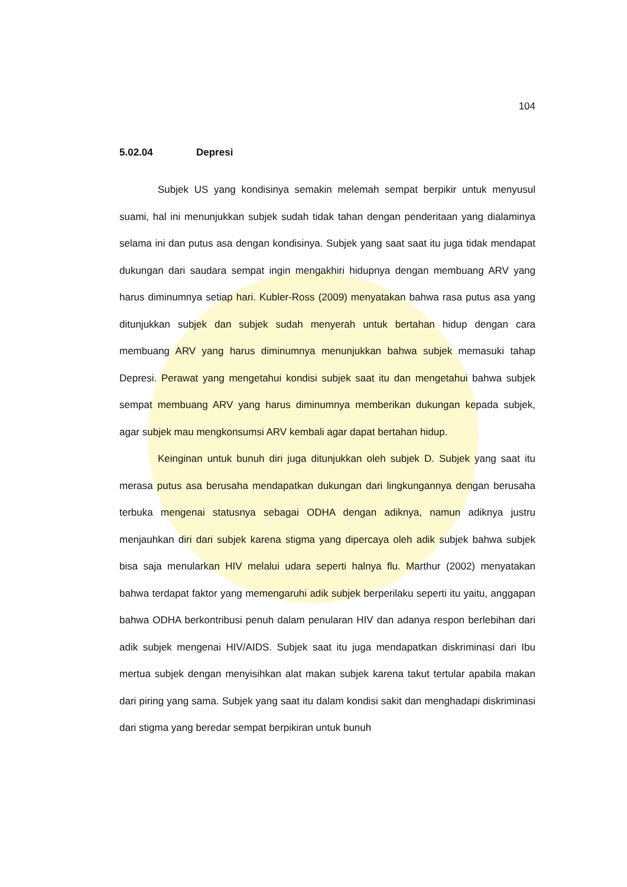104
5.02.04 Depresi
Subjek US yang kondisinya semakin melemah sempat berpikir untuk menyusul suami, hal ini menunjukkan subjek sudah tidak tahan dengan penderitaan yang dialaminya selama ini dan putus asa dengan kondisinya. Subjek yang saat saat itu juga tidak mendapat dukungan dari saudara sempat ingin mengakhiri hidupnya dengan membuang ARV yang harus diminumnya setiap hari. Kubler-Ross (2009) menyatakan bahwa rasa putus asa yang ditunjukkan subjek dan subjek sudah menyerah untuk bertahan hidup dengan cara membuang ARV yang harus diminumnya menunjukkan bahwa subjek memasuki tahap Depresi. Perawat yang mengetahui kondisi subjek saat itu dan mengetahui bahwa subjek sempat membuang ARV yang harus diminumnya memberikan dukungan kepada subjek, agar subjek mau mengkonsumsi ARV kembali agar dapat bertahan hidup.
Keinginan untuk bunuh diri juga ditunjukkan oleh subjek D. Subjek yang saat itu merasa putus asa berusaha mendapatkan dukungan dari lingkungannya dengan berusaha terbuka mengenai statusnya sebagai ODHA dengan adiknya, namun adiknya justru menjauhkan diri dari subjek karena stigma yang dipercaya oleh adik subjek bahwa subjek bisa saja menularkan HIV melalui udara seperti halnya flu. Marthur (2002) menyatakan bahwa terdapat faktor yang memengaruhi adik subjek berperilaku seperti itu yaitu, anggapan bahwa ODHA berkontribusi penuh dalam penularan HIV dan adanya respon berlebihan dari adik subjek mengenai HIV/AIDS. Subjek saat itu juga mendapatkan diskriminasi dari Ibu mertua subjek dengan menyisihkan alat makan subjek karena takut tertular apabila makan dari piring yang sama. Subjek yang saat itu dalam kondisi sakit dan menghadapi diskriminasi dari stigma yang beredar sempat berpikiran untuk bunuh